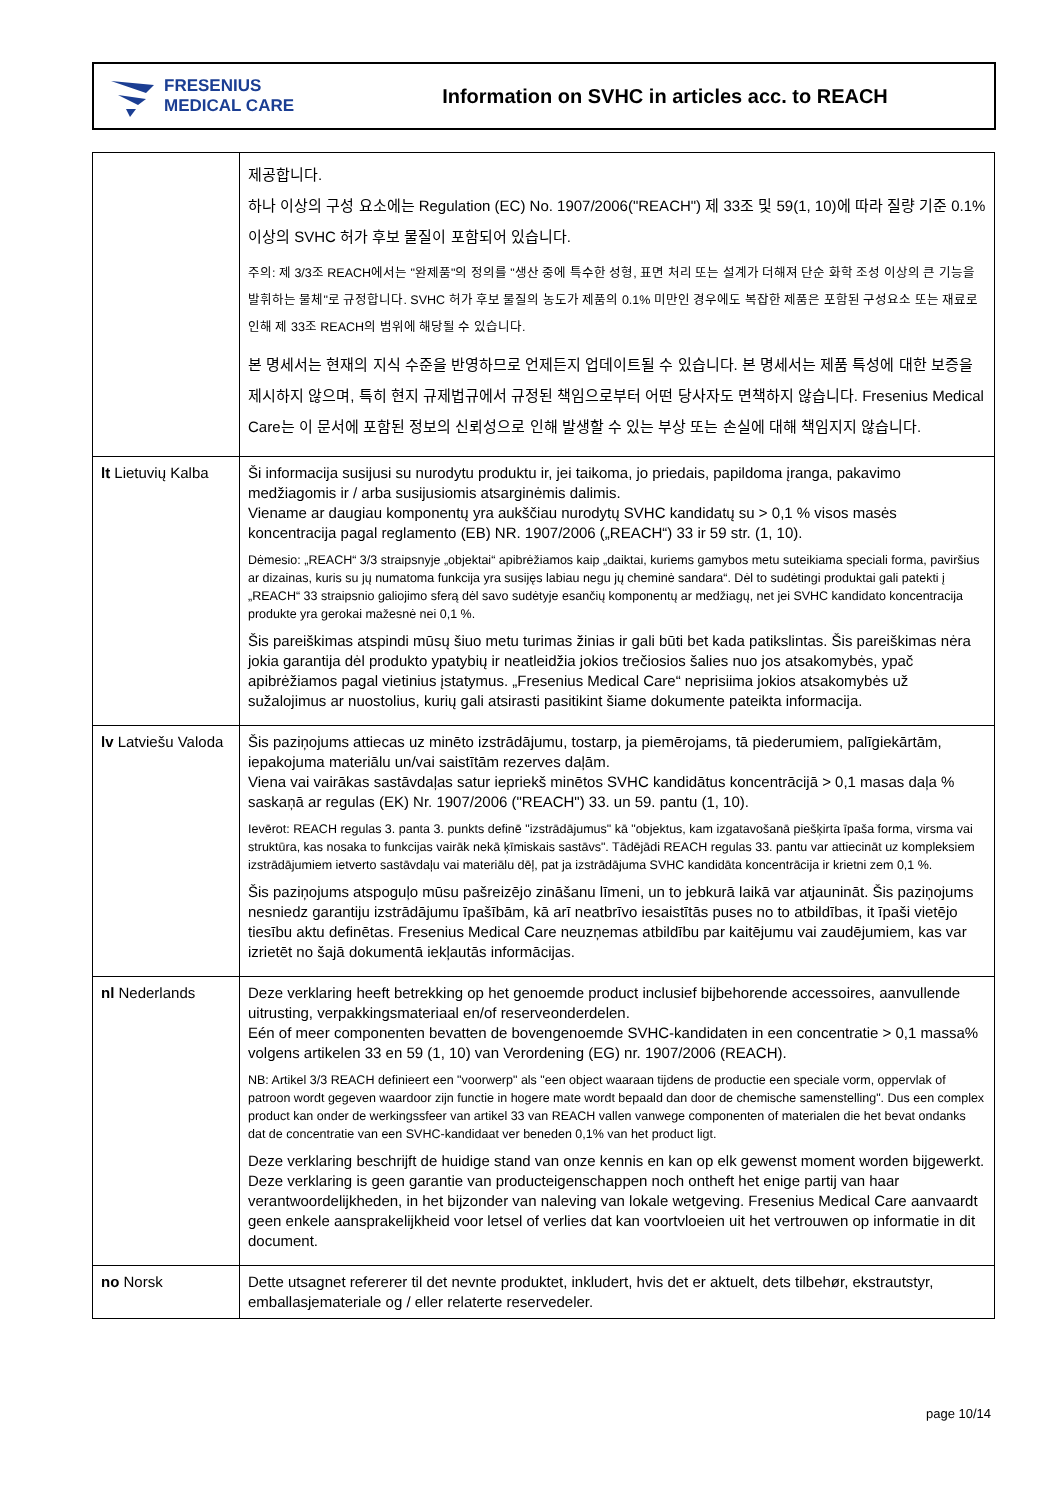FRESENIUS
MEDICAL CARE
Information on SVHC in articles acc. to REACH
| | 제공합니다. 하나 이상의 구성 요소에는 Regulation (EC) No. 1907/2006("REACH") 제 33조 및 59(1, 10)에 따라 질량 기준 0.1% 이상의 SVHC 허가 후보 물질이 포함되어 있습니다. 주의: 제 3/3조 REACH에서는 "완제품"의 정의를 "생산 중에 특수한 성형, 표면 처리 또는 설계가 더해져 단순 화학 조성 이상의 큰 기능을 발휘하는 물체"로 규정합니다. SVHC 허가 후보 물질의 농도가 제품의 0.1% 미만인 경우에도 복잡한 제품은 포함된 구성요소 또는 재료로 인해 제 33조 REACH의 범위에 해당될 수 있습니다. 본 명세서는 현재의 지식 수준을 반영하므로 언제든지 업데이트될 수 있습니다. 본 명세서는 제품 특성에 대한 보증을 제시하지 않으며, 특히 현지 규제법규에서 규정된 책임으로부터 어떤 당사자도 면책하지 않습니다. Fresenius Medical Care는 이 문서에 포함된 정보의 신뢰성으로 인해 발생할 수 있는 부상 또는 손실에 대해 책임지지 않습니다. |
| lt Lietuvių Kalba | Ši informacija susijusi su nurodytu produktu ir, jei taikoma, jo priedais, papildoma įranga, pakavimo medžiagomis ir / arba susijusiomis atsarginėmis dalimis. Viename ar daugiau komponentų yra aukščiau nurodytų SVHC kandidatų su > 0,1 % visos masės koncentracija pagal reglamento (EB) NR. 1907/2006 („REACH“) 33 ir 59 str. (1, 10). Dėmesio: „REACH“ 3/3 straipsnyje „objektai“ apibrėžiamos kaip „daiktai, kuriems gamybos metu suteikiama speciali forma, paviršius ar dizainas, kuris su jų numatoma funkcija yra susijęs labiau negu jų cheminė sandara“. Dėl to sudėtingi produktai gali patekti į „REACH“ 33 straipsnio galiojimo sferą dėl savo sudėtyje esančių komponentų ar medžiagų, net jei SVHC kandidato koncentracija produkte yra gerokai mažesnė nei 0,1 %. Šis pareiškimas atspindi mūsų šiuo metu turimas žinias ir gali būti bet kada patikslintas. Šis pareiškimas nėra jokia garantija dėl produkto ypatybių ir neatleidžia jokios trečiosios šalies nuo jos atsakomybės, ypač apibrėžiamos pagal vietinius įstatymus. „Fresenius Medical Care“ neprisiima jokios atsakomybės už sužalojimus ar nuostolius, kurių gali atsirasti pasitikint šiame dokumente pateikta informacija. |
| lv Latviešu Valoda | Šis paziņojums attiecas uz minēto izstrādājumu, tostarp, ja piemērojams, tā piederumiem, palīgiekārtām, iepakojuma materiālu un/vai saistītām rezerves daļām. Viena vai vairākas sastāvdaļas satur iepriekš minētos SVHC kandidātus koncentrācijā > 0,1 masas daļa % saskaņā ar regulas (EK) Nr. 1907/2006 ("REACH") 33. un 59. pantu (1, 10). Ievērot: REACH regulas 3. panta 3. punkts definē "izstrādājumus" kā "objektus, kam izgatavošanā piešķirta īpaša forma, virsma vai struktūra, kas nosaka to funkcijas vairāk nekā ķīmiskais sastāvs". Tādējādi REACH regulas 33. pantu var attiecināt uz kompleksiem izstrādājumiem ietverto sastāvdaļu vai materiālu dēļ, pat ja izstrādājuma SVHC kandidāta koncentrācija ir krietni zem 0,1 %. Šis paziņojums atspoguļo mūsu pašreizējo zināšanu līmeni, un to jebkurā laikā var atjaunināt. Šis paziņojums nesniedz garantiju izstrādājumu īpašībām, kā arī neatbrīvo iesaistītās puses no to atbildības, it īpaši vietējo tiesību aktu definētas. Fresenius Medical Care neuzņemas atbildību par kaitējumu vai zaudējumiem, kas var izrietēt no šajā dokumentā iekļautās informācijas. |
| nl Nederlands | Deze verklaring heeft betrekking op het genoemde product inclusief bijbehorende accessoires, aanvullende uitrusting, verpakkingsmateriaal en/of reserveonderdelen. Eén of meer componenten bevatten de bovengenoemde SVHC-kandidaten in een concentratie > 0,1 massa% volgens artikelen 33 en 59 (1, 10) van Verordening (EG) nr. 1907/2006 (REACH). NB: Artikel 3/3 REACH definieert een "voorwerp" als "een object waaraan tijdens de productie een speciale vorm, oppervlak of patroon wordt gegeven waardoor zijn functie in hogere mate wordt bepaald dan door de chemische samenstelling". Dus een complex product kan onder de werkingssfeer van artikel 33 van REACH vallen vanwege componenten of materialen die het bevat ondanks dat de concentratie van een SVHC-kandidaat ver beneden 0,1% van het product ligt. Deze verklaring beschrijft de huidige stand van onze kennis en kan op elk gewenst moment worden bijgewerkt. Deze verklaring is geen garantie van producteigenschappen noch ontheft het enige partij van haar verantwoordelijkheden, in het bijzonder van naleving van lokale wetgeving. Fresenius Medical Care aanvaardt geen enkele aansprakelijkheid voor letsel of verlies dat kan voortvloeien uit het vertrouwen op informatie in dit document. |
| no Norsk | Dette utsagnet refererer til det nevnte produktet, inkludert, hvis det er aktuelt, dets tilbehør, ekstrautstyr, emballasjemateriale og / eller relaterte reservedeler. |
page 10/14